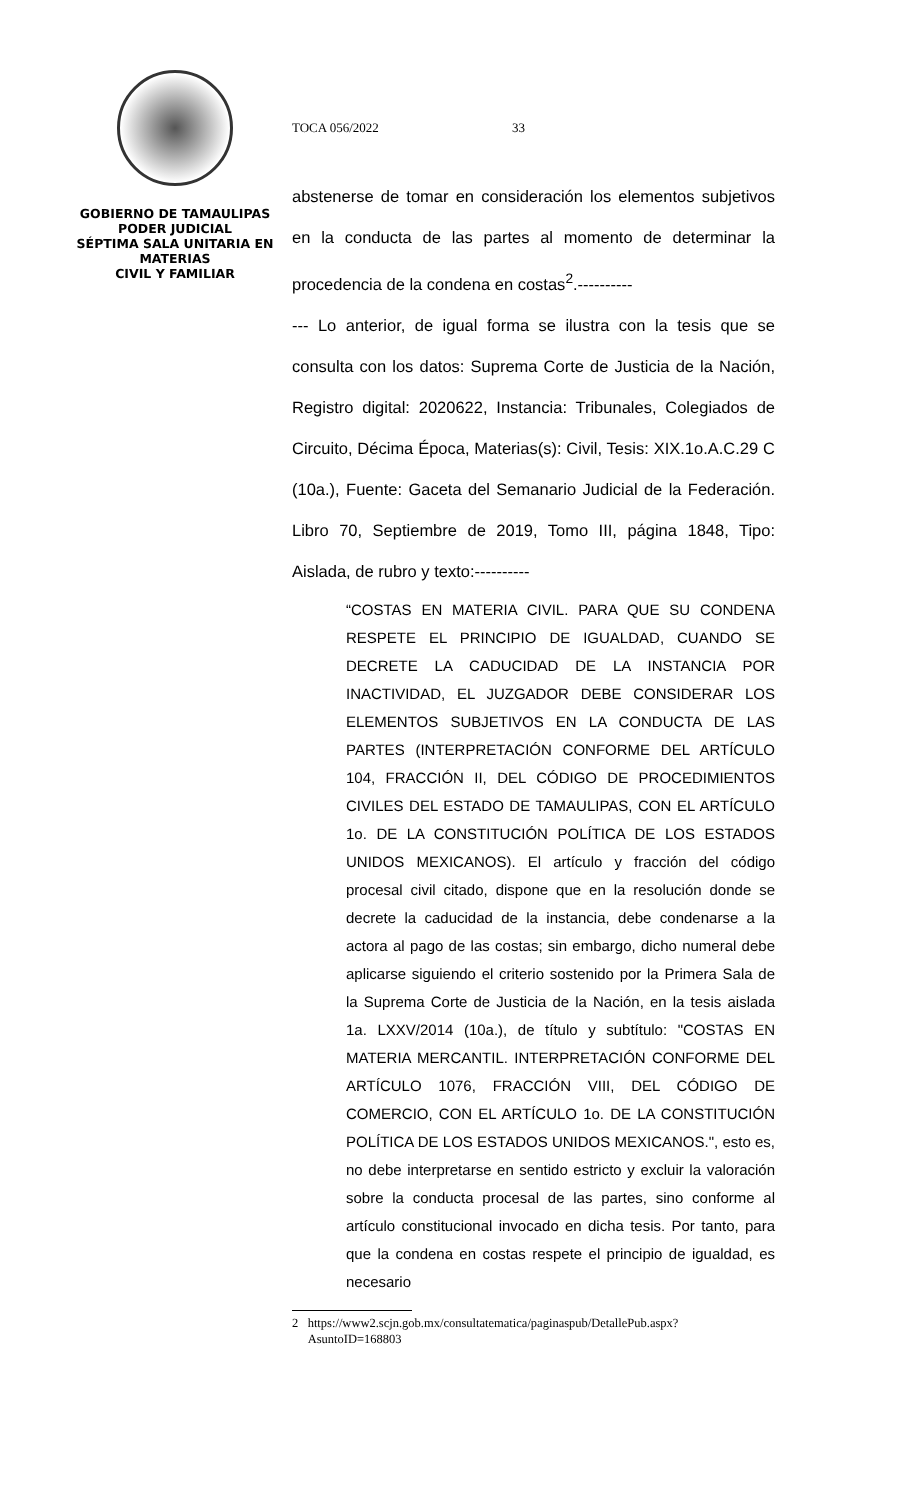GOBIERNO DE TAMAULIPAS
PODER JUDICIAL
SÉPTIMA SALA UNITARIA EN MATERIAS
CIVIL Y FAMILIAR
TOCA 056/2022 33
abstenerse de tomar en consideración los elementos subjetivos en la conducta de las partes al momento de determinar la procedencia de la condena en costas<sup>2</sup>.----------
--- Lo anterior, de igual forma se ilustra con la tesis que se consulta con los datos: Suprema Corte de Justicia de la Nación, Registro digital: 2020622, Instancia: Tribunales, Colegiados de Circuito, Décima Época, Materias(s): Civil, Tesis: XIX.1o.A.C.29 C (10a.), Fuente: Gaceta del Semanario Judicial de la Federación. Libro 70, Septiembre de 2019, Tomo III, página 1848, Tipo: Aislada, de rubro y texto:----------
“COSTAS EN MATERIA CIVIL. PARA QUE SU CONDENA RESPETE EL PRINCIPIO DE IGUALDAD, CUANDO SE DECRETE LA CADUCIDAD DE LA INSTANCIA POR INACTIVIDAD, EL JUZGADOR DEBE CONSIDERAR LOS ELEMENTOS SUBJETIVOS EN LA CONDUCTA DE LAS PARTES (INTERPRETACIÓN CONFORME DEL ARTÍCULO 104, FRACCIÓN II, DEL CÓDIGO DE PROCEDIMIENTOS CIVILES DEL ESTADO DE TAMAULIPAS, CON EL ARTÍCULO 1o. DE LA CONSTITUCIÓN POLÍTICA DE LOS ESTADOS UNIDOS MEXICANOS). El artículo y fracción del código procesal civil citado, dispone que en la resolución donde se decrete la caducidad de la instancia, debe condenarse a la actora al pago de las costas; sin embargo, dicho numeral debe aplicarse siguiendo el criterio sostenido por la Primera Sala de la Suprema Corte de Justicia de la Nación, en la tesis aislada 1a. LXXV/2014 (10a.), de título y subtítulo: "COSTAS EN MATERIA MERCANTIL. INTERPRETACIÓN CONFORME DEL ARTÍCULO 1076, FRACCIÓN VIII, DEL CÓDIGO DE COMERCIO, CON EL ARTÍCULO 1o. DE LA CONSTITUCIÓN POLÍTICA DE LOS ESTADOS UNIDOS MEXICANOS.", esto es, no debe interpretarse en sentido estricto y excluir la valoración sobre la conducta procesal de las partes, sino conforme al artículo constitucional invocado en dicha tesis. Por tanto, para que la condena en costas respete el principio de igualdad, es necesario
2 https://www2.scjn.gob.mx/consultatematica/paginaspub/DetallePub.aspx?
AsuntoID=168803